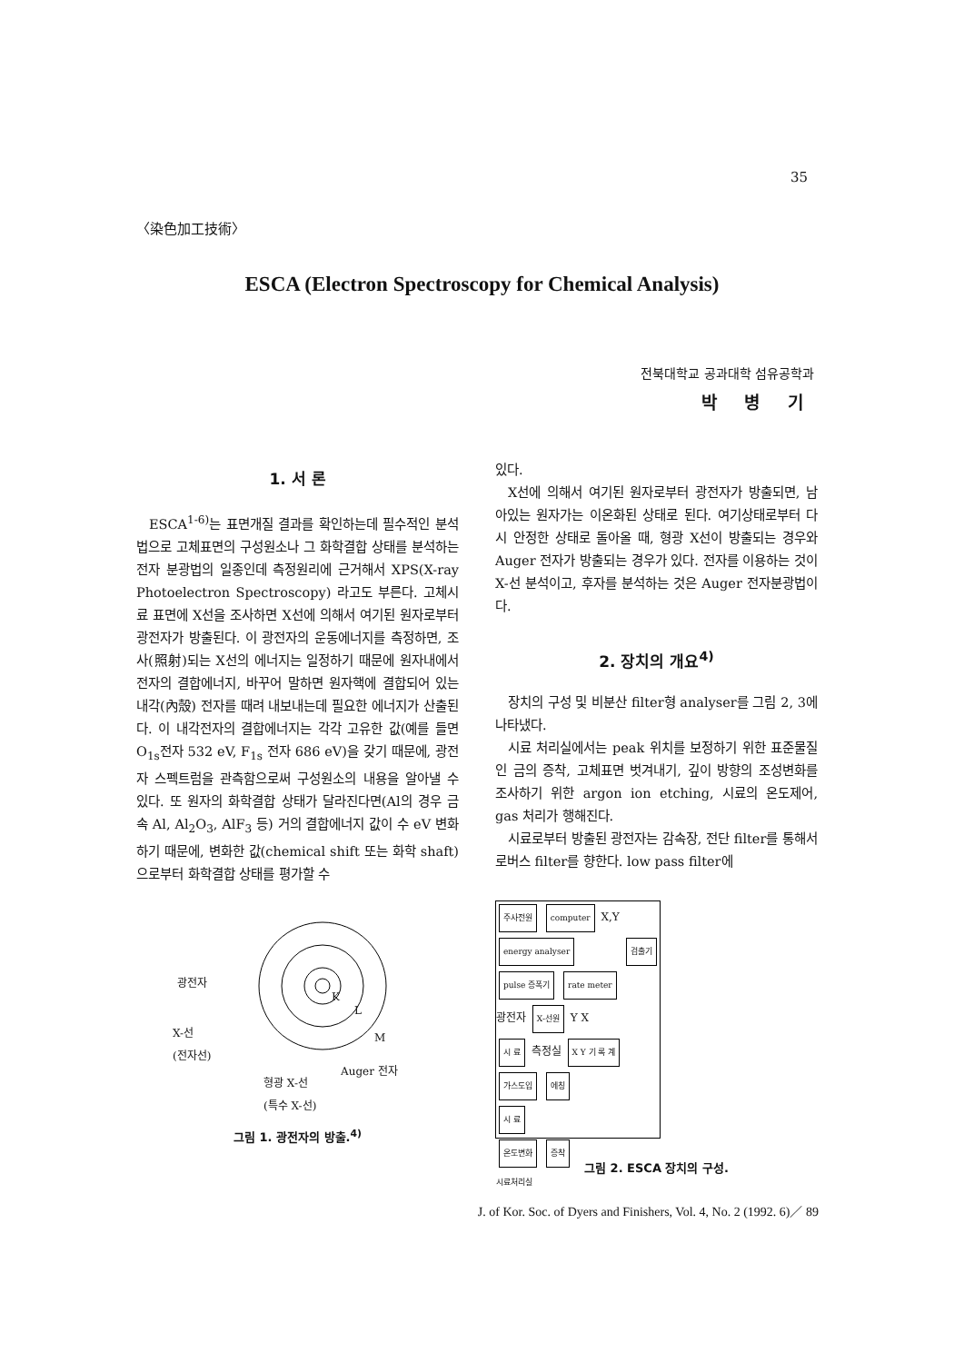35
〈染色加工技術〉
ESCA (Electron Spectroscopy for Chemical Analysis)
전북대학교 공과대학 섬유공학과
박 병 기
1. 서 론
ESCA<sup>1-6)</sup>는 표면개질 결과를 확인하는데 필수적인 분석법으로 고체표면의 구성원소나 그 화학결합 상태를 분석하는 전자 분광법의 일종인데 측정원리에 근거해서 XPS(X-ray Photoelectron Spectroscopy) 라고도 부른다. 고체시료 표면에 X선을 조사하면 X선에 의해서 여기된 원자로부터 광전자가 방출된다. 이 광전자의 운동에너지를 측정하면, 조사(照射)되는 X선의 에너지는 일정하기 때문에 원자내에서 전자의 결합에너지, 바꾸어 말하면 원자핵에 결합되어 있는 내각(內殼) 전자를 때려 내보내는데 필요한 에너지가 산출된다. 이 내각전자의 결합에너지는 각각 고유한 값(예를 들면 O<sub>1s</sub>전자 532 eV, F<sub>1s</sub> 전자 686 eV)을 갖기 때문에, 광전자 스펙트럼을 관측함으로써 구성원소의 내용을 알아낼 수 있다. 또 원자의 화학결합 상태가 달라진다면(Al의 경우 금속 Al, Al<sub>2</sub>O<sub>3</sub>, AlF<sub>3</sub> 등) 거의 결합에너지 값이 수 eV 변화하기 때문에, 변화한 값(chemical shift 또는 화학 shaft)으로부터 화학결합 상태를 평가할 수
광전자
K
L
M X-선
(전자선)
Auger 전자
형광 X-선
(특수 X-선)
그림 1. 광전자의 방출.<sup>4)</sup>
있다.
X선에 의해서 여기된 원자로부터 광전자가 방출되면, 남아있는 원자가는 이온화된 상태로 된다. 여기상태로부터 다시 안정한 상태로 돌아올 때, 형광 X선이 방출되는 경우와 Auger 전자가 방출되는 경우가 있다. 전자를 이용하는 것이 X-선 분석이고, 후자를 분석하는 것은 Auger 전자분광법이다.
2. 장치의 개요<sup>4)</sup>
장치의 구성 및 비분산 filter형 analyser를 그림 2, 3에 나타냈다.
시료 처리실에서는 peak 위치를 보정하기 위한 표준물질인 금의 증착, 고체표면 벗겨내기, 깊이 방향의 조성변화를 조사하기 위한 argon ion etching, 시료의 온도제어, gas 처리가 행해진다.
시료로부터 방출된 광전자는 감속장, 전단 filter를 통해서 로버스 filter를 향한다. low pass filter에
주사전원 computer X,Y
energy analyser 검출기 pulse 증폭기 rate meter
광전자 X-선원 Y X
시 료 측정실 X Y 기 록 계
가스도입 에칭
시 료
온도변화 증착
시료처리실
그림 2. ESCA 장치의 구성.
J. of Kor. Soc. of Dyers and Finishers, Vol. 4, No. 2 (1992. 6)／ 89